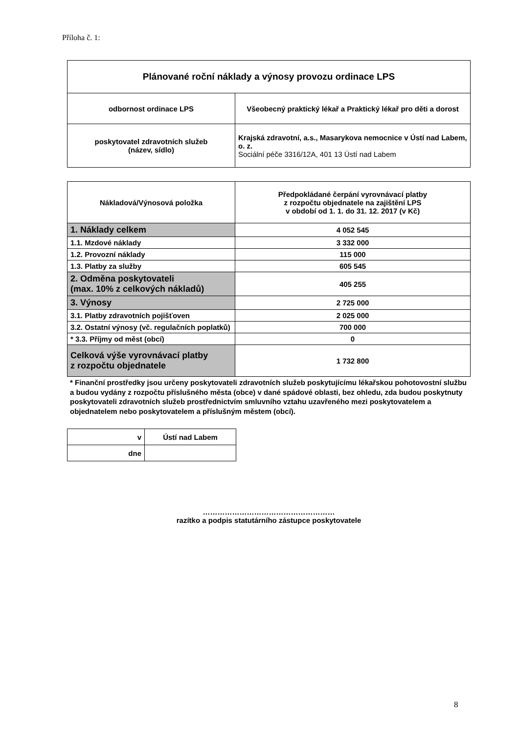Příloha č. 1:
| Plánované roční náklady a výnosy provozu ordinace LPS | |
| odbornost ordinace LPS | Všeobecný praktický lékař a Praktický lékař pro děti a dorost |
| poskytovatel zdravotních služeb (název, sídlo) | Krajská zdravotní, a.s., Masarykova nemocnice v Ústí nad Labem, o. z. Sociální péče 3316/12A, 401 13 Ústí nad Labem |
| Nákladová/Výnosová položka | Předpokládané čerpání vyrovnávací platby z rozpočtu objednatele na zajištění LPS v období od 1. 1. do 31. 12. 2017 (v Kč) |
| 1. Náklady celkem | 4 052 545 |
| 1.1. Mzdové náklady | 3 332 000 |
| 1.2. Provozní náklady | 115 000 |
| 1.3. Platby za služby | 605 545 |
| 2. Odměna poskytovateli (max. 10% z celkových nákladů) | 405 255 |
| 3. Výnosy | 2 725 000 |
| 3.1. Platby zdravotních pojišťoven | 2 025 000 |
| 3.2. Ostatní výnosy (vč. regulačních poplatků) | 700 000 |
| * 3.3. Příjmy od měst (obcí) | 0 |
| Celková výše vyrovnávací platby z rozpočtu objednatele | 1 732 800 |
* Finanční prostředky jsou určeny poskytovateli zdravotních služeb poskytujícímu lékařskou pohotovostní službu a budou vydány z rozpočtu příslušného města (obce) v dané spádové oblasti, bez ohledu, zda budou poskytnuty poskytovateli zdravotních služeb prostřednictvím smluvního vztahu uzavřeného mezi poskytovatelem a objednatelem nebo poskytovatelem a příslušným městem (obcí).
| v | Ústí nad Labem |
| dne | |
………………………………………………
razítko a podpis statutárního zástupce poskytovatele
8